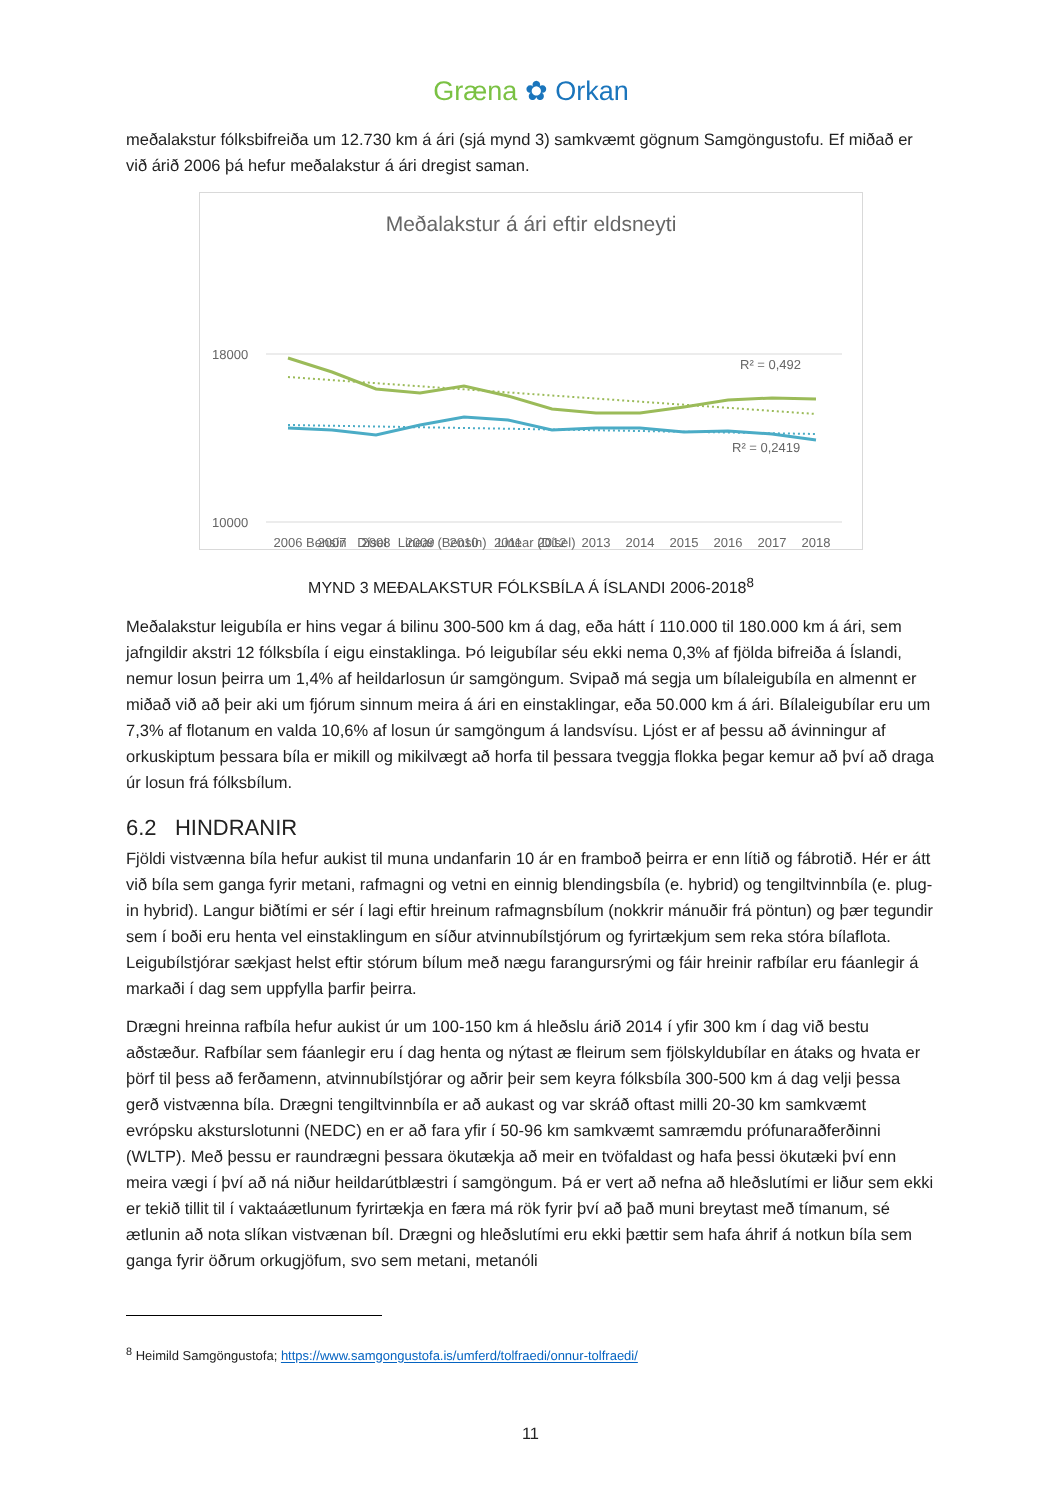Græna ✿ Orkan
meðalakstur fólksbifreiða um 12.730 km á ári (sjá mynd 3) samkvæmt gögnum Samgöngustofu. Ef miðað er við árið 2006 þá hefur meðalakstur á ári dregist saman.
Meðalakstur á ári eftir eldsneyti
18000
10000
R² = 0,492
R² = 0,2419
2006
2007
2008
2009
2010
2011
2012
2013
2014
2015
2016
2017
2018
Bensín Dísel Linear (Bensín) Linear (Dísel)
MYND 3 MEÐALAKSTUR FÓLKSBÍLA Á ÍSLANDI 2006-2018<sup>8</sup>
Meðalakstur leigubíla er hins vegar á bilinu 300-500 km á dag, eða hátt í 110.000 til 180.000 km á ári, sem jafngildir akstri 12 fólksbíla í eigu einstaklinga. Þó leigubílar séu ekki nema 0,3% af fjölda bifreiða á Íslandi, nemur losun þeirra um 1,4% af heildarlosun úr samgöngum. Svipað má segja um bílaleigubíla en almennt er miðað við að þeir aki um fjórum sinnum meira á ári en einstaklingar, eða 50.000 km á ári. Bílaleigubílar eru um 7,3% af flotanum en valda 10,6% af losun úr samgöngum á landsvísu. Ljóst er af þessu að ávinningur af orkuskiptum þessara bíla er mikill og mikilvægt að horfa til þessara tveggja flokka þegar kemur að því að draga úr losun frá fólksbílum.
6.2 HINDRANIR
Fjöldi vistvænna bíla hefur aukist til muna undanfarin 10 ár en framboð þeirra er enn lítið og fábrotið. Hér er átt við bíla sem ganga fyrir metani, rafmagni og vetni en einnig blendingsbíla (e. hybrid) og tengiltvinnbíla (e. plug-in hybrid). Langur biðtími er sér í lagi eftir hreinum rafmagnsbílum (nokkrir mánuðir frá pöntun) og þær tegundir sem í boði eru henta vel einstaklingum en síður atvinnubílstjórum og fyrirtækjum sem reka stóra bílaflota. Leigubílstjórar sækjast helst eftir stórum bílum með nægu farangursrými og fáir hreinir rafbílar eru fáanlegir á markaði í dag sem uppfylla þarfir þeirra.
Drægni hreinna rafbíla hefur aukist úr um 100-150 km á hleðslu árið 2014 í yfir 300 km í dag við bestu aðstæður. Rafbílar sem fáanlegir eru í dag henta og nýtast æ fleirum sem fjölskyldubílar en átaks og hvata er þörf til þess að ferðamenn, atvinnubílstjórar og aðrir þeir sem keyra fólksbíla 300-500 km á dag velji þessa gerð vistvænna bíla. Drægni tengiltvinnbíla er að aukast og var skráð oftast milli 20-30 km samkvæmt evrópsku aksturslotunni (NEDC) en er að fara yfir í 50-96 km samkvæmt samræmdu prófunaraðferðinni (WLTP). Með þessu er raundrægni þessara ökutækja að meir en tvöfaldast og hafa þessi ökutæki því enn meira vægi í því að ná niður heildarútblæstri í samgöngum. Þá er vert að nefna að hleðslutími er liður sem ekki er tekið tillit til í vaktaáætlunum fyrirtækja en færa má rök fyrir því að það muni breytast með tímanum, sé ætlunin að nota slíkan vistvænan bíl. Drægni og hleðslutími eru ekki þættir sem hafa áhrif á notkun bíla sem ganga fyrir öðrum orkugjöfum, svo sem metani, metanóli
<sup>8</sup> Heimild Samgöngustofa; https://www.samgongustofa.is/umferd/tolfraedi/onnur-tolfraedi/
11